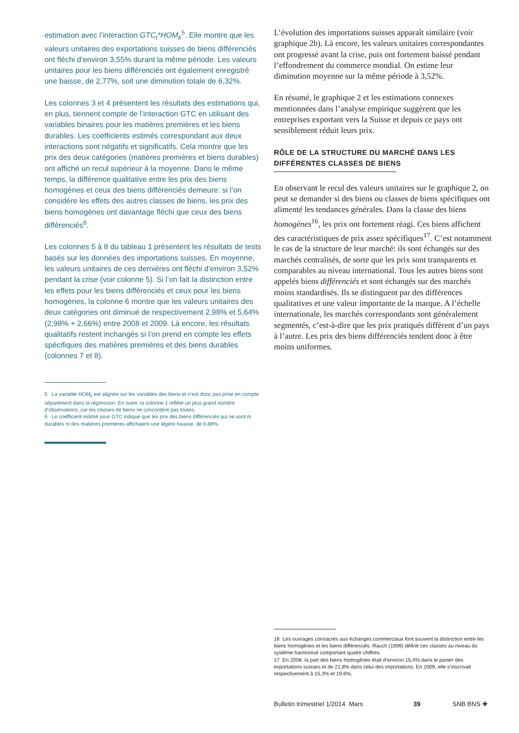estimation avec l’interaction GTC<sub>t</sub>*HOM<sub>k</sub><sup>5</sup>. Elle montre que les valeurs unitaires des exportations suisses de biens différenciés ont fléchi d’environ 3,55% durant la même période. Les valeurs unitaires pour les biens différenciés ont également enregistré une baisse, de 2,77%, soit une diminution totale de 6,32%.
Les colonnes 3 et 4 présentent les résultats des estimations qui, en plus, tiennent compte de l’interaction GTC en utilisant des variables binaires pour les matières premières et les biens durables. Les coefficients estimés correspondant aux deux interactions sont négatifs et significatifs. Cela montre que les prix des deux catégories (matières premières et biens durables) ont affiché un recul supérieur à la moyenne. Dans le même temps, la différence qualitative entre les prix des biens homogènes et ceux des biens différenciés demeure: si l’on considère les effets des autres classes de biens, les prix des biens homogènes ont davantage fléchi que ceux des biens différenciés<sup>6</sup>.
Les colonnes 5 à 8 du tableau 1 présentent les résultats de tests basés sur les données des importations suisses. En moyenne, les valeurs unitaires de ces dernières ont fléchi d’environ 3,52% pendant la crise (voir colonne 5). Si l’on fait la distinction entre les effets pour les biens différenciés et ceux pour les biens homogènes, la colonne 6 montre que les valeurs unitaires des deux catégories ont diminué de respectivement 2,98% et 5,64% (2,98% + 2,66%) entre 2008 et 2009. Là encore, les résultats qualitatifs restent inchangés si l’on prend en compte les effets spécifiques des matières premières et des biens durables (colonnes 7 et 8).
5 La variable HOM<sub>k</sub> est alignée sur les variables des biens et n’est donc pas prise en compte séparément dans la régression. En outre, la colonne 1 reflète un plus grand nombre d’observations, car les classes de biens ne concordent pas toutes.
6 Le coefficient estimé pour GTC indique que les prix des biens différenciés qui ne sont ni durables ni des matières premières affichaient une légère hausse, de 0,88%.
L’évolution des importations suisses apparaît similaire (voir graphique 2b). Là encore, les valeurs unitaires correspondantes ont progressé avant la crise, puis ont fortement baissé pendant l’effondrement du commerce mondial. On estime leur diminution moyenne sur la même période à 3,52%.
En résumé, le graphique 2 et les estimations connexes mentionnées dans l’analyse empirique suggèrent que les entreprises exportant vers la Suisse et depuis ce pays ont sensiblement réduit leurs prix.
RÔLE DE LA STRUCTURE DU MARCHÉ DANS LES
DIFFÉRENTES CLASSES DE BIENS
En observant le recul des valeurs unitaires sur le graphique 2, on peut se demander si des biens ou classes de biens spécifiques ont alimenté les tendances générales. Dans la classe des biens homogènes<sup>16</sup>, les prix ont fortement réagi. Ces biens affichent des caractéristiques de prix assez spécifiques<sup>17</sup>. C’est notamment le cas de la structure de leur marché: ils sont échangés sur des marchés centralisés, de sorte que les prix sont transparents et comparables au niveau international. Tous les autres biens sont appelés biens différenciés et sont échangés sur des marchés moins standardisés. Ils se distinguent par des différences qualitatives et une valeur importante de la marque. A l’échelle internationale, les marchés correspondants sont généralement segmentés, c’est-à-dire que les prix pratiqués diffèrent d’un pays à l’autre. Les prix des biens différenciés tendent donc à être moins uniformes.
16 Les ouvrages consacrés aux échanges commerciaux font souvent la distinction entre les biens homogènes et les biens différenciés. Rauch (1999) définit ces classes au niveau du système harmonisé comportant quatre chiffres.
17 En 2008, la part des biens homogènes était d’environ 15,4% dans le panier des exportations suisses et de 21,8% dans celui des importations. En 2009, elle s’inscrivait respectivement à 15,3% et 19,6%.
Bulletin trimestriel 1/2014 Mars 39 SNB BNS ✚